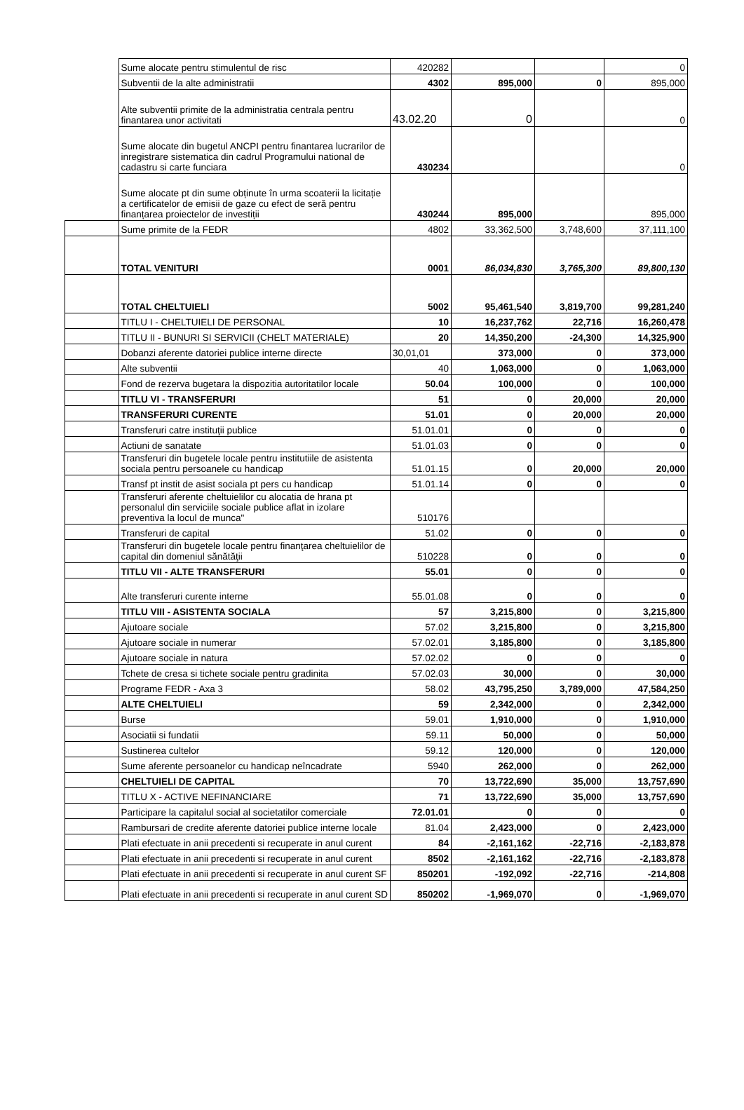| | Sume alocate pentru stimulentul de risc | 420282 | | | 0 |
| | Subventii de la alte administratii | 4302 | 895,000 | 0 | 895,000 |
| | Alte subventii primite de la administratia centrala pentru finantarea unor activitati | 43.02.20 | 0 | | 0 |
| | Sume alocate din bugetul ANCPI pentru finantarea lucrarilor de inregistrare sistematica din cadrul Programului national de cadastru si carte funciara | 430234 | | | 0 |
| | Sume alocate pt din sume obținute în urma scoaterii la licitație a certificatelor de emisii de gaze cu efect de seră pentru finanțarea proiectelor de investiții | 430244 | 895,000 | | 895,000 |
| | Sume primite de la FEDR | 4802 | 33,362,500 | 3,748,600 | 37,111,100 |
| | TOTAL VENITURI | 0001 | 86,034,830 | 3,765,300 | 89,800,130 |
| | TOTAL CHELTUIELI | 5002 | 95,461,540 | 3,819,700 | 99,281,240 |
| | TITLU I - CHELTUIELI DE PERSONAL | 10 | 16,237,762 | 22,716 | 16,260,478 |
| | TITLU II - BUNURI SI SERVICII (CHELT MATERIALE) | 20 | 14,350,200 | -24,300 | 14,325,900 |
| | Dobanzi aferente datoriei publice interne directe | 30,01,01 | 373,000 | 0 | 373,000 |
| | Alte subventii | 40 | 1,063,000 | 0 | 1,063,000 |
| | Fond de rezerva bugetara la dispozitia autoritatilor locale | 50.04 | 100,000 | 0 | 100,000 |
| | TITLU VI - TRANSFERURI | 51 | 0 | 20,000 | 20,000 |
| | TRANSFERURI CURENTE | 51.01 | 0 | 20,000 | 20,000 |
| | Transferuri catre instituţii publice | 51.01.01 | 0 | 0 | 0 |
| | Actiuni de sanatate | 51.01.03 | 0 | 0 | 0 |
| | Transferuri din bugetele locale pentru institutiile de asistenta sociala pentru persoanele cu handicap | 51.01.15 | 0 | 20,000 | 20,000 |
| | Transf pt instit de asist sociala pt pers cu handicap | 51.01.14 | 0 | 0 | 0 |
| | Transferuri aferente cheltuielilor cu alocatia de hrana pt personalul din serviciile sociale publice aflat in izolare preventiva la locul de munca" | 510176 | | | |
| | Transferuri de capital | 51.02 | 0 | 0 | 0 |
| | Transferuri din bugetele locale pentru finanţarea cheltuielilor de capital din domeniul sănătăţii | 510228 | 0 | 0 | 0 |
| | TITLU VII - ALTE TRANSFERURI | 55.01 | 0 | 0 | 0 |
| | Alte transferuri curente interne | 55.01.08 | 0 | 0 | 0 |
| | TITLU VIII - ASISTENTA SOCIALA | 57 | 3,215,800 | 0 | 3,215,800 |
| | Ajutoare sociale | 57.02 | 3,215,800 | 0 | 3,215,800 |
| | Ajutoare sociale in numerar | 57.02.01 | 3,185,800 | 0 | 3,185,800 |
| | Ajutoare sociale in natura | 57.02.02 | 0 | 0 | 0 |
| | Tchete de cresa si tichete sociale pentru gradinita | 57.02.03 | 30,000 | 0 | 30,000 |
| | Programe FEDR - Axa 3 | 58.02 | 43,795,250 | 3,789,000 | 47,584,250 |
| | ALTE CHELTUIELI | 59 | 2,342,000 | 0 | 2,342,000 |
| | Burse | 59.01 | 1,910,000 | 0 | 1,910,000 |
| | Asociatii si fundatii | 59.11 | 50,000 | 0 | 50,000 |
| | Sustinerea cultelor | 59.12 | 120,000 | 0 | 120,000 |
| | Sume aferente persoanelor cu handicap neîncadrate | 5940 | 262,000 | 0 | 262,000 |
| | CHELTUIELI DE CAPITAL | 70 | 13,722,690 | 35,000 | 13,757,690 |
| | TITLU X - ACTIVE NEFINANCIARE | 71 | 13,722,690 | 35,000 | 13,757,690 |
| | Participare la capitalul social al societatilor comerciale | 72.01.01 | 0 | 0 | 0 |
| | Rambursari de credite aferente datoriei publice interne locale | 81.04 | 2,423,000 | 0 | 2,423,000 |
| | Plati efectuate in anii precedenti si recuperate in anul curent | 84 | -2,161,162 | -22,716 | -2,183,878 |
| | Plati efectuate in anii precedenti si recuperate in anul curent | 8502 | -2,161,162 | -22,716 | -2,183,878 |
| | Plati efectuate in anii precedenti si recuperate in anul curent SF | 850201 | -192,092 | -22,716 | -214,808 |
| | Plati efectuate in anii precedenti si recuperate in anul curent SD | 850202 | -1,969,070 | 0 | -1,969,070 |